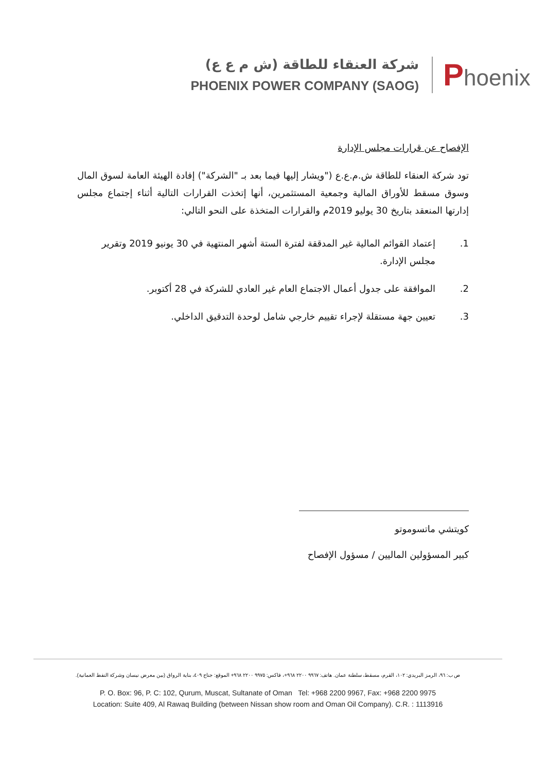شركة العنقاء للطاقة (ش م ع ع)
PHOENIX POWER COMPANY (SAOG)
Phoenix
الإفصاح عن قرارات مجلس الإدارة
تود شركة العنقاء للطاقة ش.م.ع.ع ("ويشار إليها فيما بعد بـ "الشركة") إفادة الهيئة العامة لسوق المال وسوق مسقط للأوراق المالية وجمعية المستثمرين، أنها إتخذت القرارات التالية أثناء إجتماع مجلس إدارتها المنعقد بتاريخ 30 يوليو 2019م والقرارات المتخذة على النحو التالي:
1. إعتماد القوائم المالية غير المدققة لفترة الستة أشهر المنتهية في 30 يونيو 2019 وتقرير مجلس الإدارة.
2. الموافقة على جدول أعمال الاجتماع العام غير العادي للشركة في 28 أكتوبر.
3. تعيين جهة مستقلة لإجراء تقييم خارجي شامل لوحدة التدقيق الداخلي.
كويتشي ماتسوموتو
كبير المسؤولين الماليين / مسؤول الإفصاح
ص ب: ٩٦، الرمز البريدي: ١٠٢، القرم، مسقط، سلطنة عمان. هاتف: ٩٩٦٧ ٢٢٠٠ ٩٦٨+، فاكس: ٩٩٧٥ ٢٢٠٠ ٩٦٨+ الموقع: جناح ٤٠٩، بناية الرواق (بين معرض نيسان وشركة النفط العمانية).
P. O. Box: 96, P. C: 102, Qurum, Muscat, Sultanate of Oman Tel: +968 2200 9967, Fax: +968 2200 9975
Location: Suite 409, Al Rawaq Building (between Nissan show room and Oman Oil Company). C.R. : 1113916